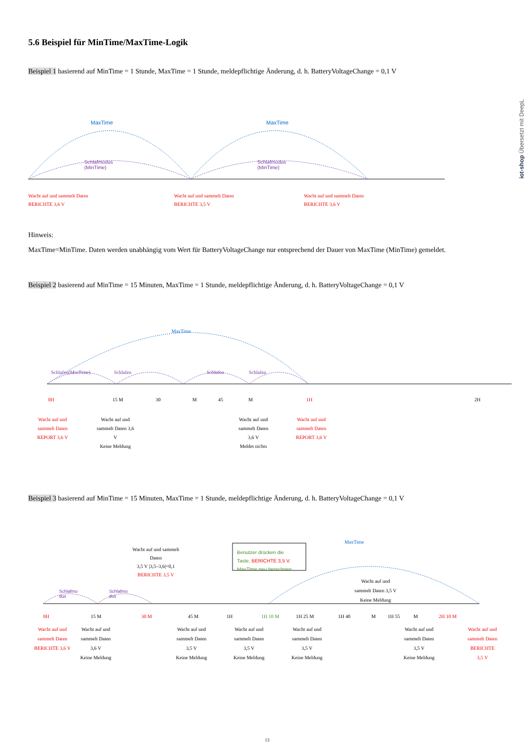5.6 Beispiel für MinTime/MaxTime-Logik
Beispiel 1 basierend auf MinTime = 1 Stunde, MaxTime = 1 Stunde, meldepflichtige Änderung, d. h. BatteryVoltageChange = 0,1 V
MaxTime MaxTime
Schlafmodus
(MinTime)
Schlafmodus
(MinTime)
Wacht auf und sammelt Daten
BERICHTE 3,6 V
Wacht auf und sammelt Daten
BERICHTE 3,5 V
Wacht auf und sammelt Daten
BERICHTE 3,6 V
Hinweis:
MaxTime=MinTime. Daten werden unabhängig vom Wert für BatteryVoltageChange nur entsprechend der Dauer von MaxTime (MinTime) gemeldet.
Beispiel 2 basierend auf MinTime = 15 Minuten, MaxTime = 1 Stunde, meldepflichtige Änderung, d. h. BatteryVoltageChange = 0,1 V
MaxTime
Schlafen(MinTime) Schlafen Schlafen Schlafen
0H 15 M 30 M 45 M 1H 2H
Wacht auf und
sammelt Daten
REPORT 3,6 V
Wacht auf und
sammelt Daten 3,6
V
Keine Meldung
Wacht auf und
sammelt Daten
3,6 V
Meldet nichts
Wacht auf und
sammelt Daten
REPORT 3,6 V
Beispiel 3 basierend auf MinTime = 15 Minuten, MaxTime = 1 Stunde, meldepflichtige Änderung, d. h. BatteryVoltageChange = 0,1 V
Wacht auf und sammelt
Daten
3,5 V |3,5–3,6|=0,1
BERICHTE 3,5 V
Benutzer drücken die
Taste, BERICHTE 3,5 V.
MaxTime neu berechnen.
MaxTime
Wacht auf und
sammelt Daten 3,5 V
Keine Meldung Schlafmo
dus
Schlafmo
dus
0H 15 M 30 M 45 M 1H 1H 10 M 1H 25 M 1H 40 M 1H 55 M 2H 10 M
Wacht auf und
sammelt Daten
BERICHTE 3,6 V
Wacht auf und
sammelt Daten
3,6 V
Keine Meldung
Wacht auf und
sammelt Daten
3,5 V
Keine Meldung
Wacht auf und
sammelt Daten
3,5 V
Keine Meldung
Wacht auf und
sammelt Daten
3,5 V
Keine Meldung
Wacht auf und
sammelt Daten
3,5 V
Keine Meldung
Wacht auf und
sammelt Daten
BERICHTE
3,5 V
13
iot-shop Übersetzt mit DeepL